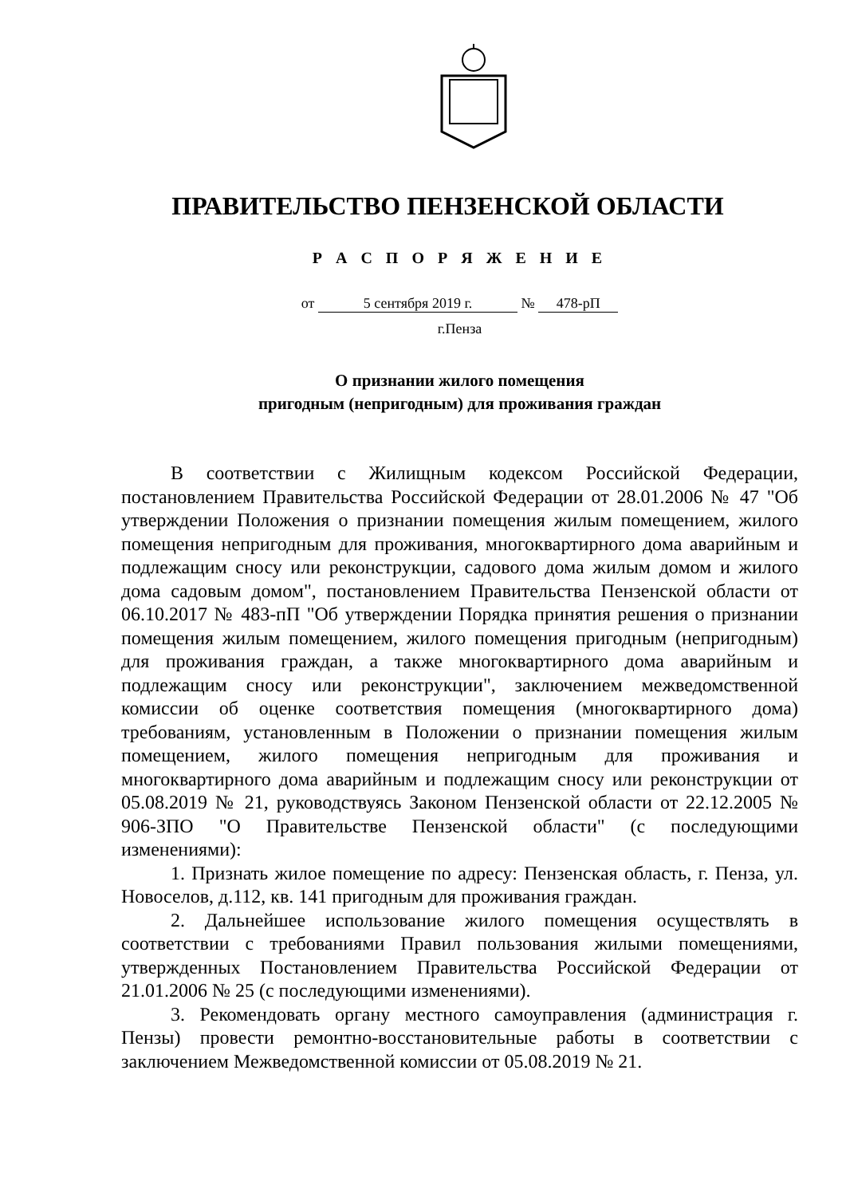ПРАВИТЕЛЬСТВО ПЕНЗЕНСКОЙ ОБЛАСТИ
Р А С П О Р Я Ж Е Н И Е
от 5 сентября 2019 г. № 478-рП
г.Пенза
О признании жилого помещения
пригодным (непригодным) для проживания граждан
В соответствии с Жилищным кодексом Российской Федерации, постановлением Правительства Российской Федерации от 28.01.2006 № 47 "Об утверждении Положения о признании помещения жилым помещением, жилого помещения непригодным для проживания, многоквартирного дома аварийным и подлежащим сносу или реконструкции, садового дома жилым домом и жилого дома садовым домом", постановлением Правительства Пензенской области от 06.10.2017 № 483-пП "Об утверждении Порядка принятия решения о признании помещения жилым помещением, жилого помещения пригодным (непригодным) для проживания граждан, а также многоквартирного дома аварийным и подлежащим сносу или реконструкции", заключением межведомственной комиссии об оценке соответствия помещения (многоквартирного дома) требованиям, установленным в Положении о признании помещения жилым помещением, жилого помещения непригодным для проживания и многоквартирного дома аварийным и подлежащим сносу или реконструкции от 05.08.2019 № 21, руководствуясь Законом Пензенской области от 22.12.2005 № 906-ЗПО "О Правительстве Пензенской области" (с последующими изменениями):
1. Признать жилое помещение по адресу: Пензенская область, г. Пенза, ул. Новоселов, д.112, кв. 141 пригодным для проживания граждан.
2. Дальнейшее использование жилого помещения осуществлять в соответствии с требованиями Правил пользования жилыми помещениями, утвержденных Постановлением Правительства Российской Федерации от 21.01.2006 № 25 (с последующими изменениями).
3. Рекомендовать органу местного самоуправления (администрация г. Пензы) провести ремонтно-восстановительные работы в соответствии с заключением Межведомственной комиссии от 05.08.2019 № 21.